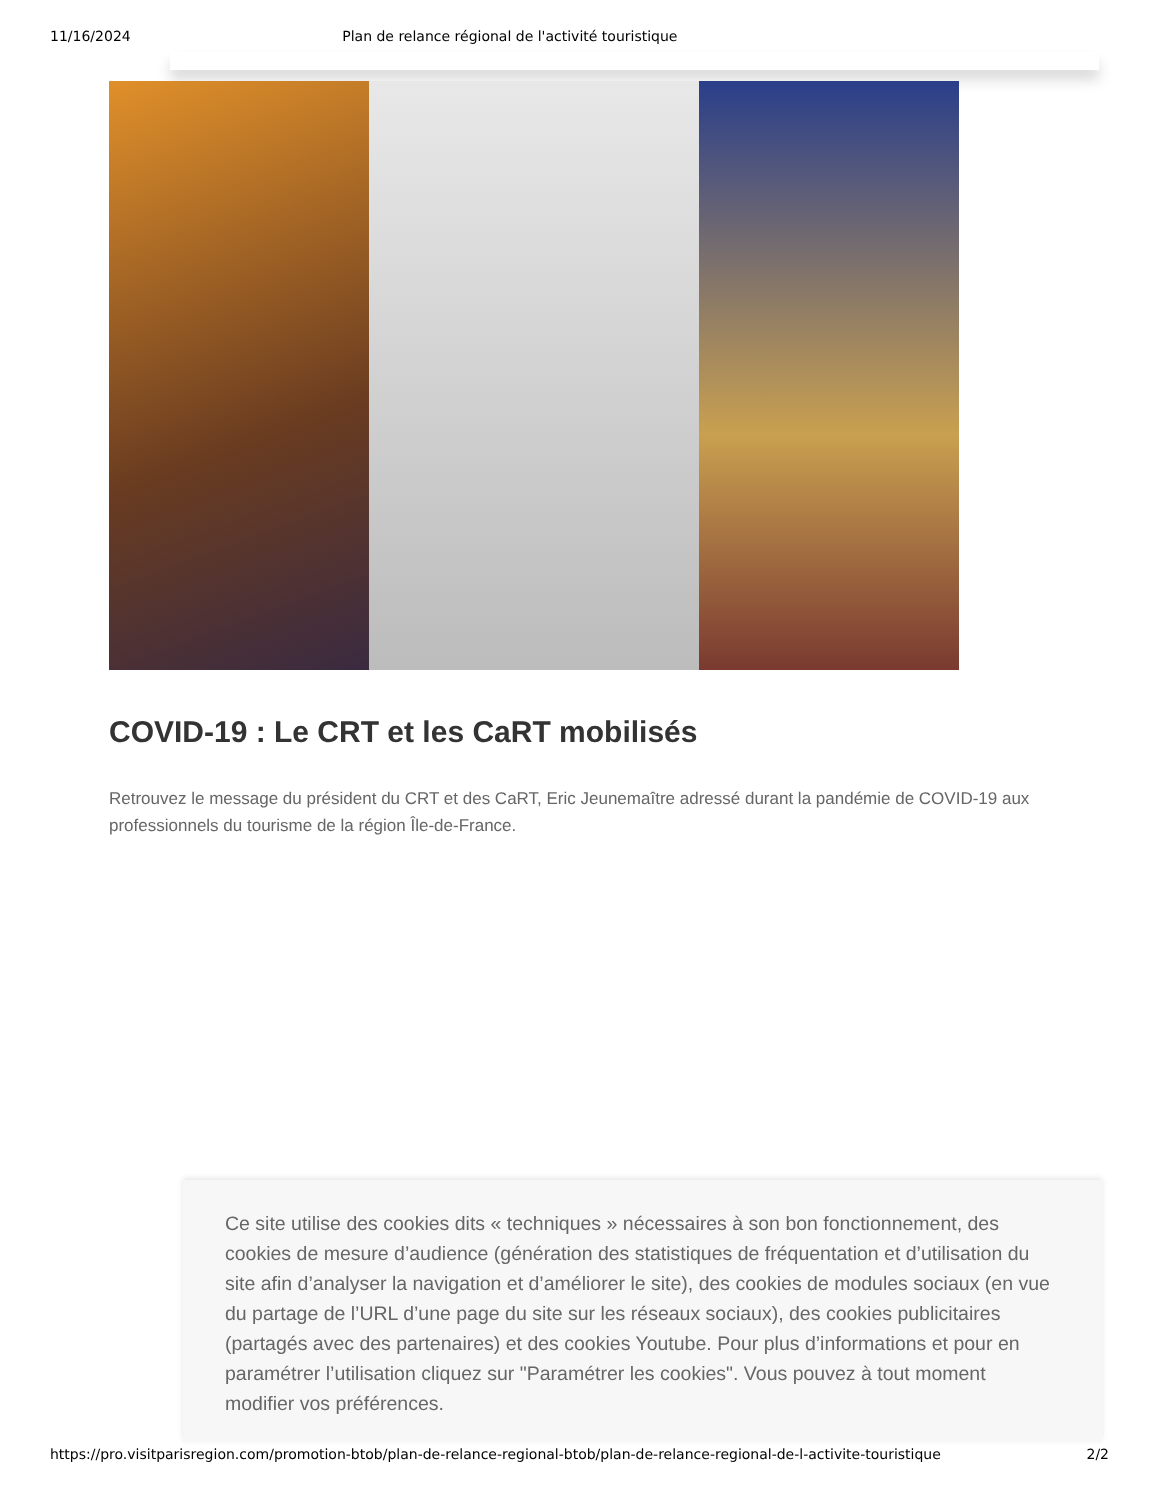11/16/2024 Plan de relance régional de l'activité touristique
COVID-19 : Le CRT et les CaRT mobilisés
Retrouvez le message du président du CRT et des CaRT, Eric Jeunemaître adressé durant la pandémie de COVID-19 aux professionnels du tourisme de la région Île-de-France.
Ce site utilise des cookies dits « techniques » nécessaires à son bon fonctionnement, des cookies de mesure d’audience (génération des statistiques de fréquentation et d’utilisation du site afin d’analyser la navigation et d’améliorer le site), des cookies de modules sociaux (en vue du partage de l’URL d’une page du site sur les réseaux sociaux), des cookies publicitaires (partagés avec des partenaires) et des cookies Youtube. Pour plus d’informations et pour en paramétrer l’utilisation cliquez sur "Paramétrer les cookies". Vous pouvez à tout moment modifier vos préférences.
https://pro.visitparisregion.com/promotion-btob/plan-de-relance-regional-btob/plan-de-relance-regional-de-l-activite-touristique 2/2